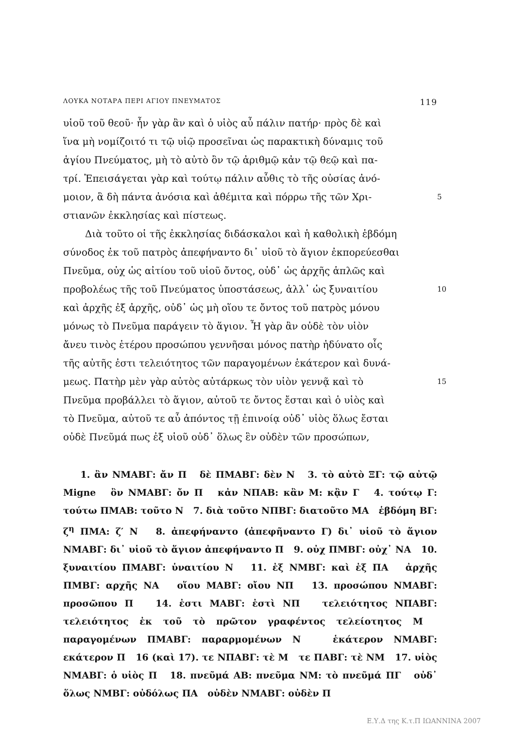ΛΟΥΚΑ ΝΟΤΑΡΑ ΠΕΡΙ ΑΓΙΟΥ ΠΝΕΥΜΑΤΟΣ 119
υἱοῦ τοῦ θεοῦ· ἦν γὰρ ἂν καὶ ὁ υἱὸς αὖ πάλιν πατήρ· πρὸς δὲ καὶ
ἵνα μὴ νομίζοιτό τι τῷ υἱῷ προσεῖναι ὡς παρακτικὴ δύναμις τοῦ
ἁγίου Πνεύματος, μὴ τὸ αὐτὸ ὂν τῷ ἀριθμῷ κἀν τῷ θεῷ καὶ πα-
τρί. Ἐπεισάγεται γὰρ καὶ τούτῳ πάλιν αὖθις τὸ τῆς οὐσίας ἀνό-
μοιον, ἃ δὴ πάντα ἀνόσια καὶ ἀθέμιτα καὶ πόρρω τῆς τῶν Χρι- 5
στιανῶν ἐκκλησίας καὶ πίστεως.
Διὰ τοῦτο οἱ τῆς ἐκκλησίας διδάσκαλοι καὶ ἡ καθολικὴ ἑβδόμη
σύνοδος ἐκ τοῦ πατρὸς ἀπεφήναντο δι᾽ υἱοῦ τὸ ἅγιον ἐκπορεύεσθαι
Πνεῦμα, οὐχ ὡς αἰτίου τοῦ υἱοῦ ὄντος, οὐδ᾽ ὡς ἀρχῆς ἁπλῶς καὶ
προβολέως τῆς τοῦ Πνεύματος ὑποστάσεως, ἀλλ᾽ ὡς ξυναιτίου 10
καὶ ἀρχῆς ἐξ ἀρχῆς, οὐδ᾽ ὡς μὴ οἵου τε ὄντος τοῦ πατρὸς μόνου
μόνως τὸ Πνεῦμα παράγειν τὸ ἅγιον. Ἦ γὰρ ἂν οὐδὲ τὸν υἱὸν
ἄνευ τινὸς ἑτέρου προσώπου γεννῆσαι μόνος πατὴρ ἠδύνατο οἷς
τῆς αὐτῆς ἐστι τελειότητος τῶν παραγομένων ἑκάτερον καὶ δυνά-
μεως. Πατὴρ μὲν γὰρ αὐτὸς αὐτάρκως τὸν υἱὸν γεννᾷ καὶ τὸ 15
Πνεῦμα προβάλλει τὸ ἅγιον, αὐτοῦ τε ὄντος ἔσται καὶ ὁ υἱὸς καὶ
τὸ Πνεῦμα, αὐτοῦ τε αὖ ἀπόντος τῇ ἐπινοίᾳ οὐδ᾽ υἱὸς ὅλως ἔσται
οὐδὲ Πνεῦμά πως ἐξ υἱοῦ οὐδ᾽ ὅλως ἓν οὐδὲν τῶν προσώπων,
1. ἂν ΝΜΑΒΓ: ἄν Π δὲ ΠΜΑΒΓ: δὲν Ν 3. τὸ αὐτὸ ΞΓ: τῷ αὐτῷ Migne ὂν ΝΜΑΒΓ: ὄν Π κἀν ΝΠΑΒ: κἂν Μ: κᾂν Γ 4. τούτῳ Γ: τούτω ΠΜΑΒ: τοῦτο Ν 7. διὰ τοῦτο ΝΠΒΓ: διατοῦτο ΜΑ ἑβδόμη ΒΓ: ζ<sup>η</sup> ΠΜΑ: ζ′ Ν 8. ἀπεφήναντο (ἀπεφῆναντο Γ) δι᾽ υἱοῦ τὸ ἅγιον ΝΜΑΒΓ: δι᾽ υἱοῦ τὸ ἅγιον ἀπεφήναντο Π 9. οὐχ ΠΜΒΓ: οὐχ᾽ ΝΑ 10. ξυναιτίου ΠΜΑΒΓ: ὑναιτίου Ν 11. ἐξ ΝΜΒΓ: καὶ ἐξ ΠΑ ἀρχῆς ΠΜΒΓ: αρχῆς ΝΑ οἵου ΜΑΒΓ: οἴου ΝΠ 13. προσώπου ΝΜΑΒΓ: προσῶπου Π 14. ἐστι ΜΑΒΓ: ἐστὶ ΝΠ τελειότητος ΝΠΑΒΓ: τελειότητος ἐκ τοῦ τὸ πρῶτον γραφέντος τελείοτητος Μ παραγομένων ΠΜΑΒΓ: παραρμομένων Ν ἑκάτερον ΝΜΑΒΓ: εκάτερον Π 16 (καὶ 17). τε ΝΠΑΒΓ: τὲ Μ τε ΠΑΒΓ: τὲ ΝΜ 17. υἱὸς ΝΜΑΒΓ: ὁ υἱὸς Π 18. πνεῦμά ΑΒ: πνεῦμα ΝΜ: τὸ πνεῦμά ΠΓ οὐδ᾽ ὅλως ΝΜΒΓ: οὐδόλως ΠΑ οὐδὲν ΝΜΑΒΓ: οὐδὲν Π
Ε.Υ.Δ της Κ.τ.Π ΙΩΑΝΝΙΝΑ 2007